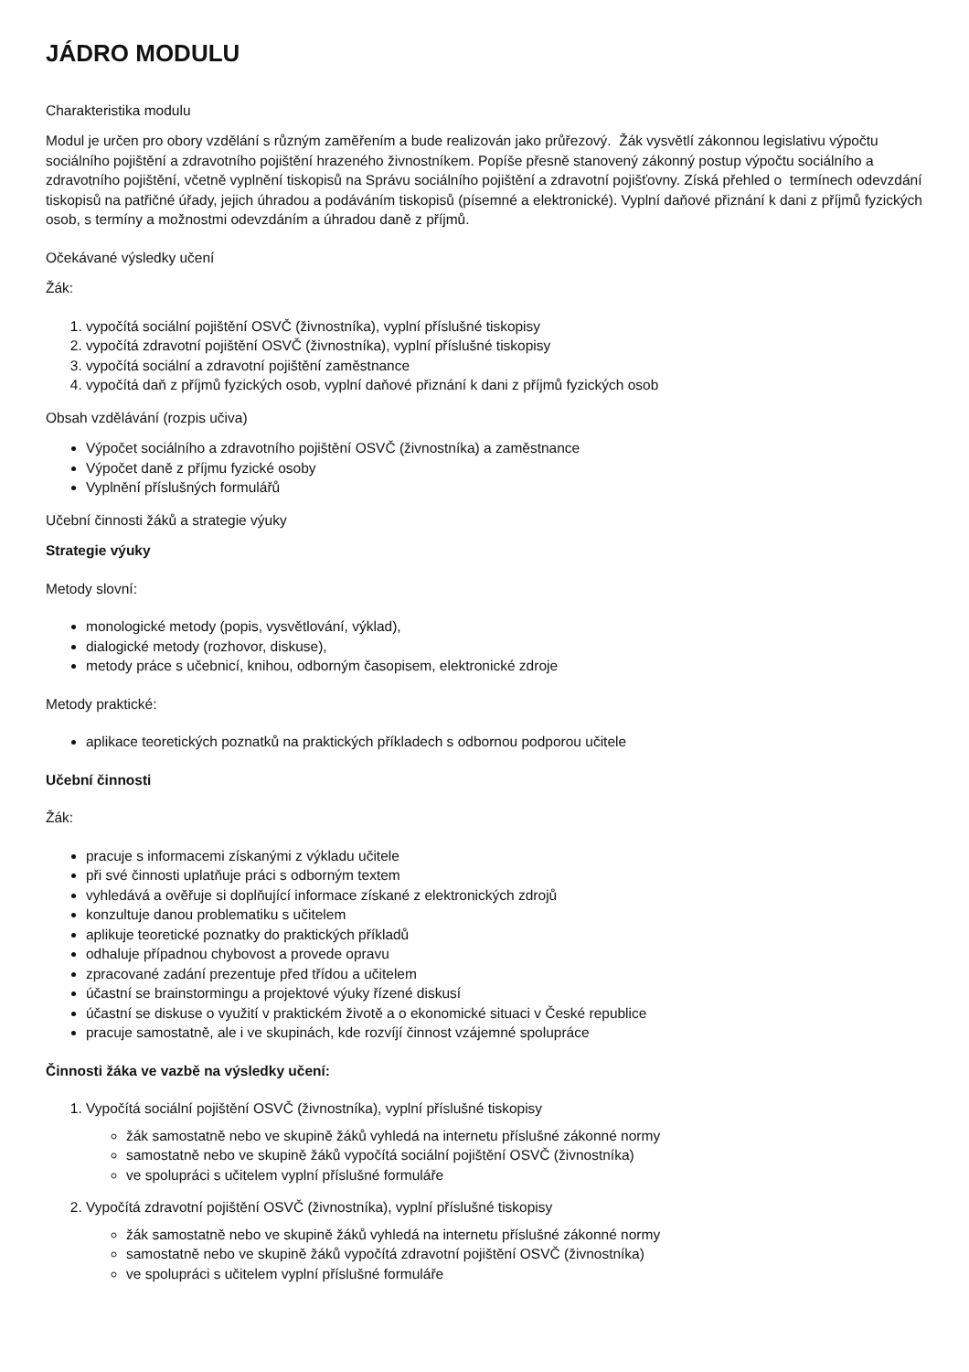JÁDRO MODULU
Charakteristika modulu
Modul je určen pro obory vzdělání s různým zaměřením a bude realizován jako průřezový. Žák vysvětlí zákonnou legislativu výpočtu sociálního pojištění a zdravotního pojištění hrazeného živnostníkem. Popíše přesně stanovený zákonný postup výpočtu sociálního a zdravotního pojištění, včetně vyplnění tiskopisů na Správu sociálního pojištění a zdravotní pojišťovny. Získá přehled o termínech odevzdání tiskopisů na patřičné úřady, jejich úhradou a podáváním tiskopisů (písemné a elektronické). Vyplní daňové přiznání k dani z příjmů fyzických osob, s termíny a možnostmi odevzdáním a úhradou daně z příjmů.
Očekávané výsledky učení
Žák:
1. vypočítá sociální pojištění OSVČ (živnostníka), vyplní příslušné tiskopisy
2. vypočítá zdravotní pojištění OSVČ (živnostníka), vyplní příslušné tiskopisy
3. vypočítá sociální a zdravotní pojištění zaměstnance
4. vypočítá daň z příjmů fyzických osob, vyplní daňové přiznání k dani z příjmů fyzických osob
Obsah vzdělávání (rozpis učiva)
Výpočet sociálního a zdravotního pojištění OSVČ (živnostníka) a zaměstnance
Výpočet daně z příjmu fyzické osoby
Vyplnění příslušných formulářů
Učební činnosti žáků a strategie výuky
Strategie výuky
Metody slovní:
monologické metody (popis, vysvětlování, výklad),
dialogické metody (rozhovor, diskuse),
metody práce s učebnicí, knihou, odborným časopisem, elektronické zdroje
Metody praktické:
aplikace teoretických poznatků na praktických příkladech s odbornou podporou učitele
Učební činnosti
Žák:
pracuje s informacemi získanými z výkladu učitele
při své činnosti uplatňuje práci s odborným textem
vyhledává a ověřuje si doplňující informace získané z elektronických zdrojů
konzultuje danou problematiku s učitelem
aplikuje teoretické poznatky do praktických příkladů
odhaluje případnou chybovost a provede opravu
zpracované zadání prezentuje před třídou a učitelem
účastní se brainstormingu a projektové výuky řízené diskusí
účastní se diskuse o využití v praktickém životě a o ekonomické situaci v České republice
pracuje samostatně, ale i ve skupinách, kde rozvíjí činnost vzájemné spolupráce
Činnosti žáka ve vazbě na výsledky učení:
1. Vypočítá sociální pojištění OSVČ (živnostníka), vyplní příslušné tiskopisy
žák samostatně nebo ve skupině žáků vyhledá na internetu příslušné zákonné normy
samostatně nebo ve skupině žáků vypočítá sociální pojištění OSVČ (živnostníka)
ve spolupráci s učitelem vyplní příslušné formuláře
2. Vypočítá zdravotní pojištění OSVČ (živnostníka), vyplní příslušné tiskopisy
žák samostatně nebo ve skupině žáků vyhledá na internetu příslušné zákonné normy
samostatně nebo ve skupině žáků vypočítá zdravotní pojištění OSVČ (živnostníka)
ve spolupráci s učitelem vyplní příslušné formuláře